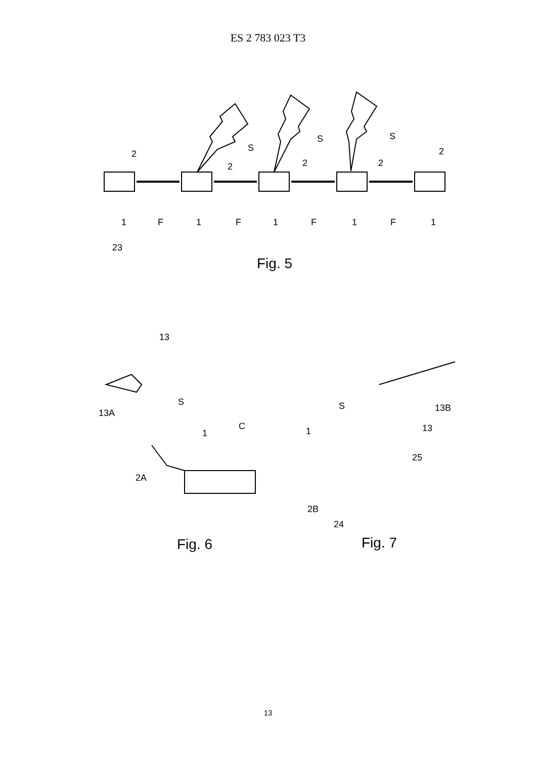ES 2 783 023 T3
2
2
2
2
2
S
S
S
1
F
1
F
1
F
1
F
1
23
Fig. 5
13
13A
S
1
C
2A
S
1
13B
13
25
2B
24
Fig. 6
Fig. 7
13